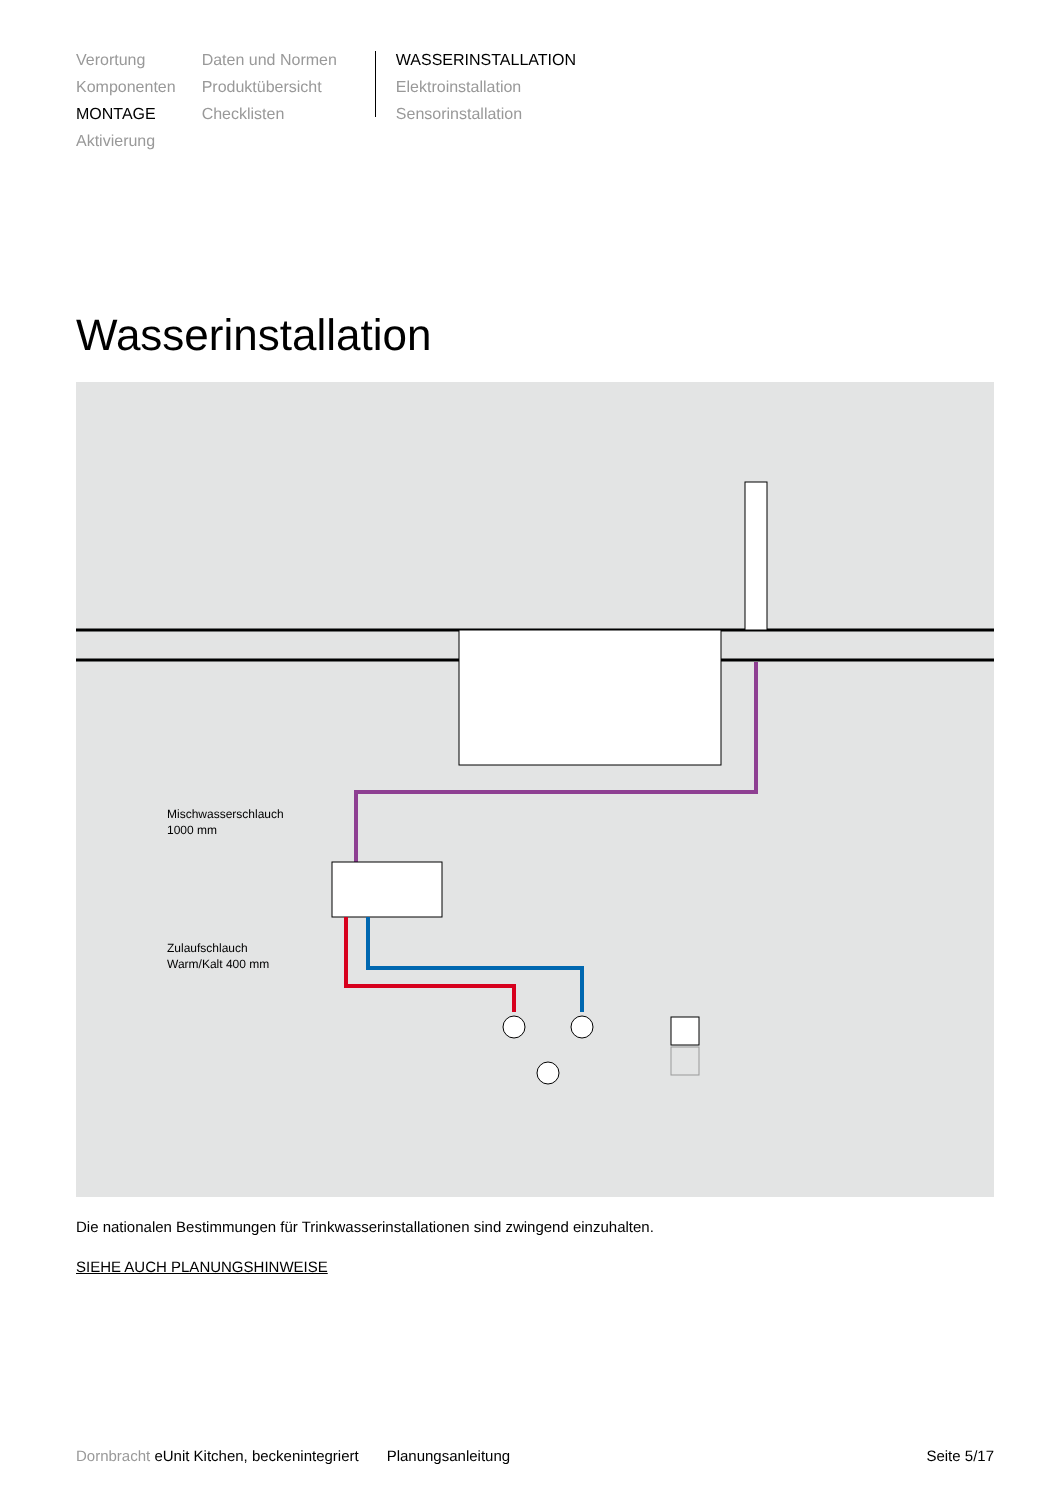Verortung
Komponenten
MONTAGE
Aktivierung
Daten und Normen
Produktübersicht
Checklisten
WASSERINSTALLATION
Elektroinstallation
Sensorinstallation
Wasserinstallation
Mischwasserschlauch
1000 mm
Zulaufschlauch
Warm/Kalt 400 mm
Die nationalen Bestimmungen für Trinkwasserinstallationen sind zwingend einzuhalten.
SIEHE AUCH PLANUNGSHINWEISE
Dornbracht eUnit Kitchen, beckenintegriert Planungsanleitung Seite 5/17